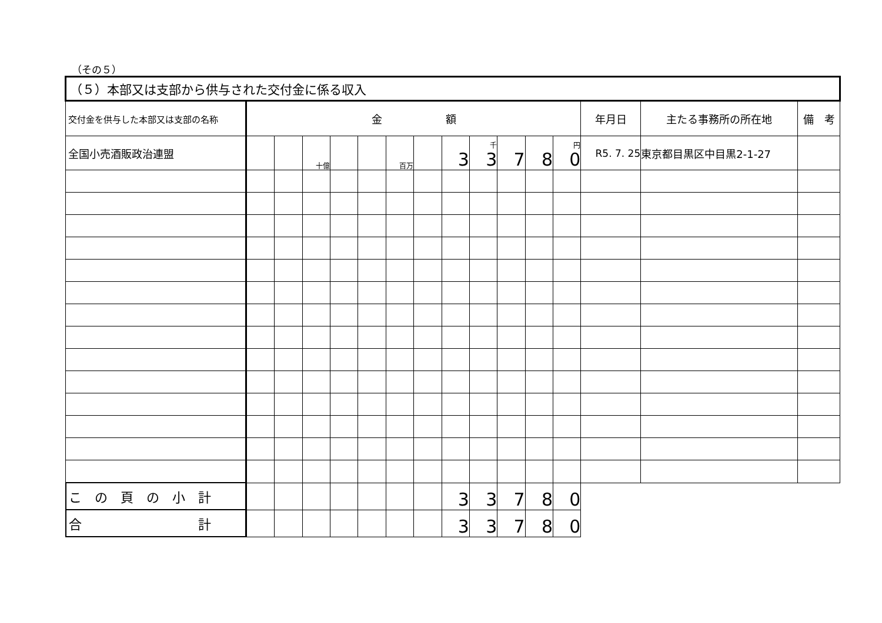（その５）
| （５）本部又は支部から供与された交付金に係る収入 | | | | | | | | | | | | | | | |
| --- | --- | --- | --- | --- | --- | --- | --- | --- | --- | --- | --- | --- | --- | --- | --- |
| 交付金を供与した本部又は支部の名称 | 金 額 | | | | | | | | | | | | 年月日 | 主たる事務所の所在地 | 備 考 |
| 全国小売酒販政治連盟 | | | 十億 | | | 百万 | | 3 | 千 3 | 7 | 8 | 円 0 | R5. 7. 25 | 東京都目黒区中目黒2-1-27 | |
| こ の 頁 の 小 計 | | | | | | | | 3 | 3 | 7 | 8 | 0 | | | |
| 合 計 | | | | | | | | 3 | 3 | 7 | 8 | 0 | | | |